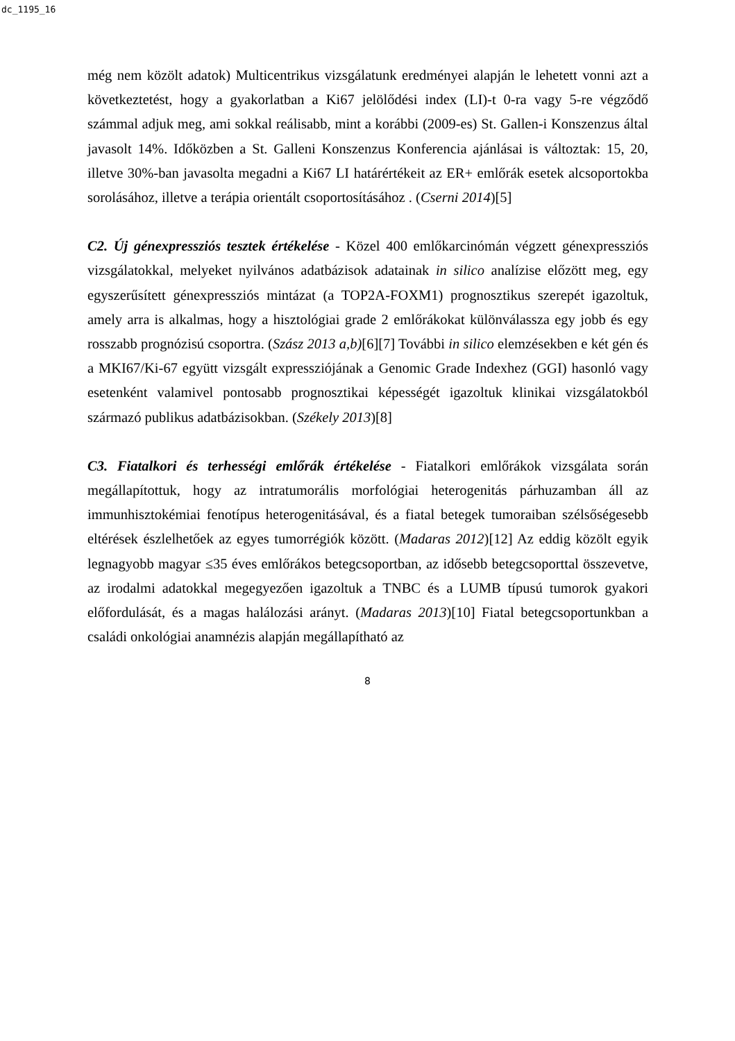dc_1195_16
még nem közölt adatok) Multicentrikus vizsgálatunk eredményei alapján le lehetett vonni azt a következtetést, hogy a gyakorlatban a Ki67 jelölődési index (LI)-t 0-ra vagy 5-re végződő számmal adjuk meg, ami sokkal reálisabb, mint a korábbi (2009-es) St. Gallen-i Konszenzus által javasolt 14%. Időközben a St. Galleni Konszenzus Konferencia ajánlásai is változtak: 15, 20, illetve 30%-ban javasolta megadni a Ki67 LI határértékeit az ER+ emlőrák esetek alcsoportokba sorolásához, illetve a terápia orientált csoportosításához . (Cserni 2014)[5]
C2. Új génexpressziós tesztek értékelése - Közel 400 emlőkarcinómán végzett génexpressziós vizsgálatokkal, melyeket nyilvános adatbázisok adatainak in silico analízise előzött meg, egy egyszerűsített génexpressziós mintázat (a TOP2A-FOXM1) prognosztikus szerepét igazoltuk, amely arra is alkalmas, hogy a hisztológiai grade 2 emlőrákokat különválassza egy jobb és egy rosszabb prognózisú csoportra. (Szász 2013 a,b)[6][7] További in silico elemzésekben e két gén és a MKI67/Ki-67 együtt vizsgált expressziójának a Genomic Grade Indexhez (GGI) hasonló vagy esetenként valamivel pontosabb prognosztikai képességét igazoltuk klinikai vizsgálatokból származó publikus adatbázisokban. (Székely 2013)[8]
C3. Fiatalkori és terhességi emlőrák értékelése - Fiatalkori emlőrákok vizsgálata során megállapítottuk, hogy az intratumorális morfológiai heterogenitás párhuzamban áll az immunhisztokémiai fenotípus heterogenitásával, és a fiatal betegek tumoraiban szélsőségesebb eltérések észlelhetőek az egyes tumorrégiók között. (Madaras 2012)[12] Az eddig közölt egyik legnagyobb magyar ≤35 éves emlőrákos betegcsoportban, az idősebb betegcsoporttal összevetve, az irodalmi adatokkal megegyezően igazoltuk a TNBC és a LUMB típusú tumorok gyakori előfordulását, és a magas halálozási arányt. (Madaras 2013)[10] Fiatal betegcsoportunkban a családi onkológiai anamnézis alapján megállapítható az
8